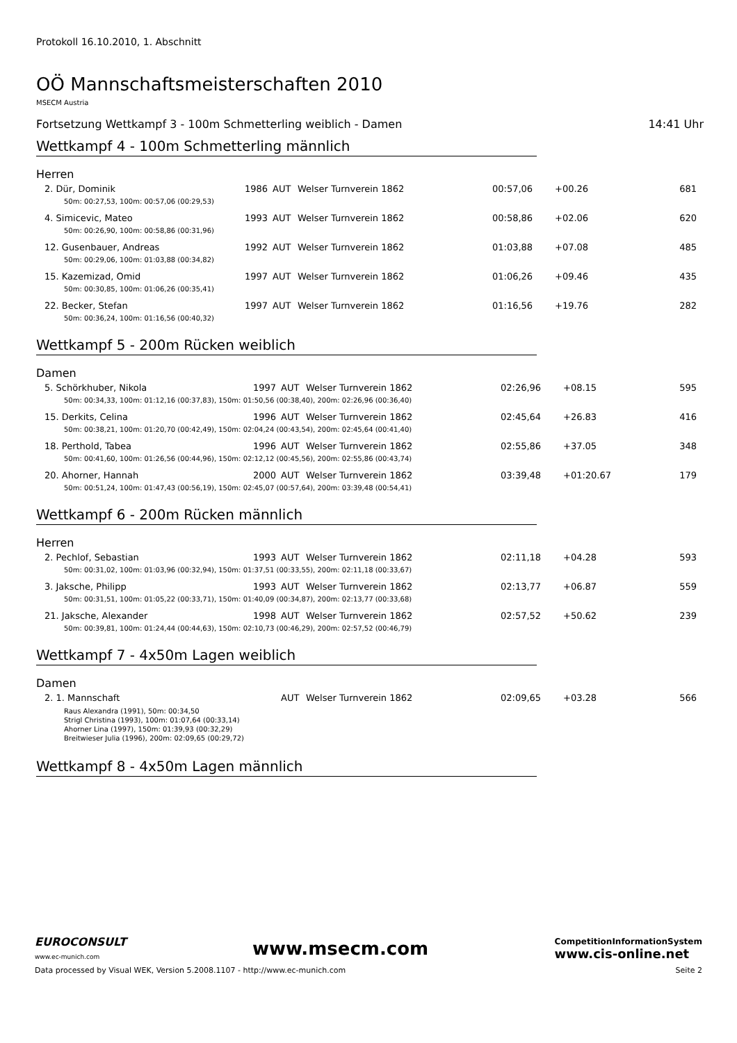Protokoll 16.10.2010, 1. Abschnitt
OÖ Mannschaftsmeisterschaften 2010
MSECM Austria
Fortsetzung Wettkampf 3 - 100m Schmetterling weiblich - Damen 14:41 Uhr
Wettkampf 4 - 100m Schmetterling männlich
Herren
| 2. Dür, Dominik | 1986 | AUT | Welser Turnverein 1862 | 00:57,06 | +00.26 | 681 |
| 50m: 00:27,53, 100m: 00:57,06 (00:29,53) | | | | | | |
| 4. Simicevic, Mateo | 1993 | AUT | Welser Turnverein 1862 | 00:58,86 | +02.06 | 620 |
| 50m: 00:26,90, 100m: 00:58,86 (00:31,96) | | | | | | |
| 12. Gusenbauer, Andreas | 1992 | AUT | Welser Turnverein 1862 | 01:03,88 | +07.08 | 485 |
| 50m: 00:29,06, 100m: 01:03,88 (00:34,82) | | | | | | |
| 15. Kazemizad, Omid | 1997 | AUT | Welser Turnverein 1862 | 01:06,26 | +09.46 | 435 |
| 50m: 00:30,85, 100m: 01:06,26 (00:35,41) | | | | | | |
| 22. Becker, Stefan | 1997 | AUT | Welser Turnverein 1862 | 01:16,56 | +19.76 | 282 |
| 50m: 00:36,24, 100m: 01:16,56 (00:40,32) | | | | | | |
Wettkampf 5 - 200m Rücken weiblich
Damen
| 5. Schörkhuber, Nikola | 1997 | AUT | Welser Turnverein 1862 | 02:26,96 | +08.15 | 595 |
| 50m: 00:34,33, 100m: 01:12,16 (00:37,83), 150m: 01:50,56 (00:38,40), 200m: 02:26,96 (00:36,40) | | | | | | |
| 15. Derkits, Celina | 1996 | AUT | Welser Turnverein 1862 | 02:45,64 | +26.83 | 416 |
| 50m: 00:38,21, 100m: 01:20,70 (00:42,49), 150m: 02:04,24 (00:43,54), 200m: 02:45,64 (00:41,40) | | | | | | |
| 18. Perthold, Tabea | 1996 | AUT | Welser Turnverein 1862 | 02:55,86 | +37.05 | 348 |
| 50m: 00:41,60, 100m: 01:26,56 (00:44,96), 150m: 02:12,12 (00:45,56), 200m: 02:55,86 (00:43,74) | | | | | | |
| 20. Ahorner, Hannah | 2000 | AUT | Welser Turnverein 1862 | 03:39,48 | +01:20.67 | 179 |
| 50m: 00:51,24, 100m: 01:47,43 (00:56,19), 150m: 02:45,07 (00:57,64), 200m: 03:39,48 (00:54,41) | | | | | | |
Wettkampf 6 - 200m Rücken männlich
Herren
| 2. Pechlof, Sebastian | 1993 | AUT | Welser Turnverein 1862 | 02:11,18 | +04.28 | 593 |
| 50m: 00:31,02, 100m: 01:03,96 (00:32,94), 150m: 01:37,51 (00:33,55), 200m: 02:11,18 (00:33,67) | | | | | | |
| 3. Jaksche, Philipp | 1993 | AUT | Welser Turnverein 1862 | 02:13,77 | +06.87 | 559 |
| 50m: 00:31,51, 100m: 01:05,22 (00:33,71), 150m: 01:40,09 (00:34,87), 200m: 02:13,77 (00:33,68) | | | | | | |
| 21. Jaksche, Alexander | 1998 | AUT | Welser Turnverein 1862 | 02:57,52 | +50.62 | 239 |
| 50m: 00:39,81, 100m: 01:24,44 (00:44,63), 150m: 02:10,73 (00:46,29), 200m: 02:57,52 (00:46,79) | | | | | | |
Wettkampf 7 - 4x50m Lagen weiblich
Damen
| 2. 1. Mannschaft | | AUT | Welser Turnverein 1862 | 02:09,65 | +03.28 | 566 |
| Raus Alexandra (1991), 50m: 00:34,50 Strigl Christina (1993), 100m: 01:07,64 (00:33,14) Ahorner Lina (1997), 150m: 01:39,93 (00:32,29) Breitwieser Julia (1996), 200m: 02:09,65 (00:29,72) | | | | | | |
Wettkampf 8 - 4x50m Lagen männlich
EUROCONSULT
www.ec-munich.com www.msecm.com CompetitionInformationSystem
www.cis-online.net
Data processed by Visual WEK, Version 5.2008.1107 - http://www.ec-munich.com Seite 2